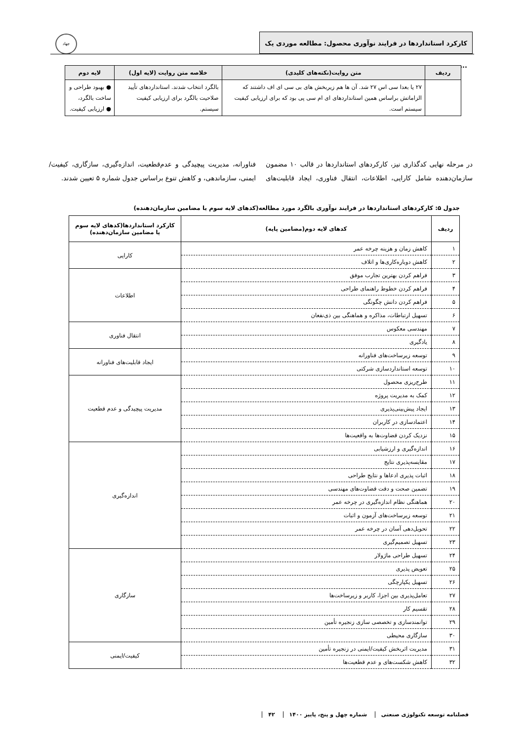کارکرد استانداردها در فرایند نوآوری محصول: مطالعه موردی یک ...
جهاد
| ردیف | متن روایت(نکته‌های کلیدی) | خلاصه متن روایت (لایه اول) | لایه دوم |
| --- | --- | --- | --- |
| | ۲۷ یا بعدا سی اس ۲۷ شد. آن ها هم زیربخش های بی سی ای اف داشتند که الزاماتش براساس همین استانداردهای ای ام سی پی بود که برای ارزیابی کیفیت سیستم است. | بالگرد انتخاب شدند. استانداردهای تأیید صلاحیت بالگرد برای ارزیابی کیفیت سیستم. | ● بهبود طراحی و ساخت بالگرد، ● ارزیابی کیفیت. |
در مرحله نهایی کدگذاری نیز، کارکردهای استانداردها در قالب ۱۰ مضمون سازمان‌دهنده شامل کارایی، اطلاعات، انتقال فناوری، ایجاد قابلیت‌های فناورانه، مدیریت پیچیدگی و عدم‌قطعیت، اندازه‌گیری، سازگاری، کیفیت/ایمنی، سازماندهی، و کاهش تنوع براساس جدول شماره ۵ تعیین شدند.
جدول ۵: کارکردهای استانداردها در فرایند نوآوری بالگرد مورد مطالعه(کدهای لایه سوم یا مضامین سازمان‌دهنده)
| ردیف | کدهای لایه دوم(مضامین پایه) | کارکرد استانداردها(کدهای لایه سوم یا مضامین سازمان‌دهنده) |
| --- | --- | --- |
| ۱ | کاهش زمان و هزینه چرخه عمر | کارایی |
| ۲ | کاهش دوباره‌کاری‌ها و اتلاف | |
| ۳ | فراهم کردن بهترین تجارب موفق | اطلاعات |
| ۴ | فراهم کردن خطوط راهنمای طراحی | |
| ۵ | فراهم کردن دانش چگونگی | |
| ۶ | تسهیل ارتباطات، مذاکره و هماهنگی بین ذی‌نفعان | |
| ۷ | مهندسی معکوس | انتقال فناوری |
| ۸ | یادگیری | |
| ۹ | توسعه زیرساخت‌های فناورانه | ایجاد قابلیت‌های فناورانه |
| ۱۰ | توسعه استانداردسازی شرکتی | |
| ۱۱ | طرح‌ریزی محصول | مدیریت پیچیدگی و عدم قطعیت |
| ۱۲ | کمک به مدیریت پروژه | |
| ۱۳ | ایجاد پیش‌بینی‌پذیری | |
| ۱۴ | اعتمادسازی در کاربران | |
| ۱۵ | نزدیک کردن قضاوت‌ها به واقعیت‌ها | |
| ۱۶ | اندازه‌گیری و ارزشیابی | اندازه‌گیری |
| ۱۷ | مقایسه‌پذیری نتایج | |
| ۱۸ | اثبات پذیری ادعاها و نتایج طراحی | |
| ۱۹ | تضمین صحت و دقت قضاوت‌های مهندسی | |
| ۲۰ | هماهنگی نظام اندازه‌گیری در چرخه عمر | |
| ۲۱ | توسعه زیرساخت‌های آزمون و اثبات | |
| ۲۲ | تحویل‌دهی آسان در چرخه عمر | |
| ۲۳ | تسهیل تصمیم‌گیری | |
| ۲۴ | تسهیل طراحی ماژولار | سازگاری |
| ۲۵ | تعویض پذیری | |
| ۲۶ | تسهیل یکپارچگی | |
| ۲۷ | تعامل‌پذیری بین اجزا، کاربر و زیرساخت‌ها | |
| ۲۸ | تقسیم کار | |
| ۲۹ | توانمندسازی و تخصصی سازی زنجیره تأمین | |
| ۳۰ | سازگاری محیطی | |
| ۳۱ | مدیریت اثربخش کیفیت/ایمنی در زنجیره تأمین | کیفیت/ایمنی |
| ۳۲ | کاهش شکست‌های و عدم قطعیت‌ها | |
فصلنامه توسعه تکنولوژی صنعتی شماره چهل و پنج، پاییز ۱۴۰۰ ۴۲